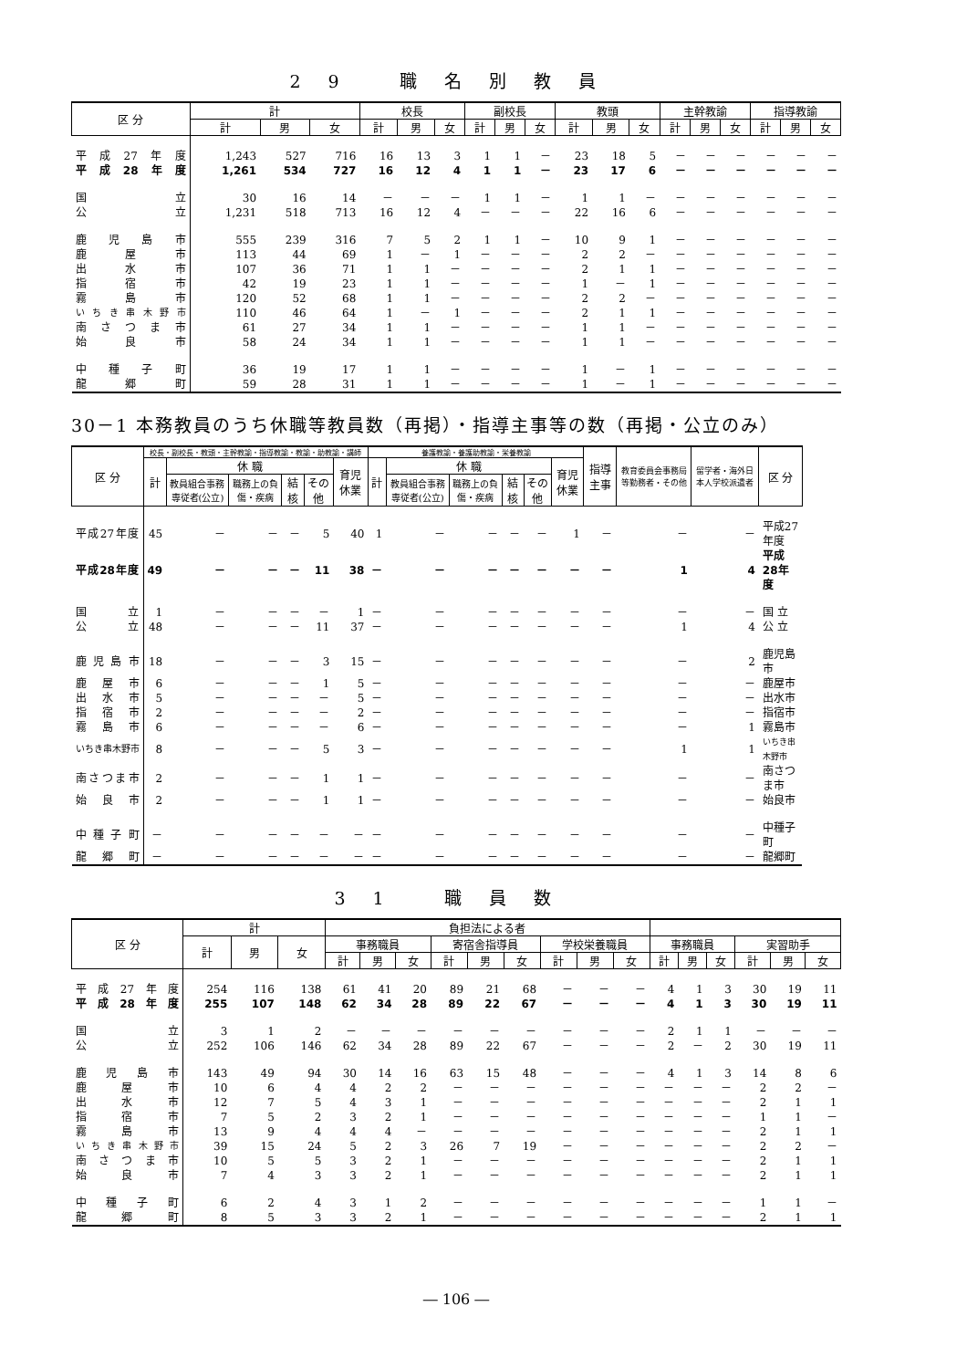29 職名別教員
| 区 分 | 計 | | | 校長 | | | 副校長 | | | 教頭 | | | 主幹教諭 | | | 指導教諭 | | |
| --- | --- | --- | --- | --- | --- | --- | --- | --- | --- | --- | --- | --- | --- | --- | --- | --- | --- | --- |
| | 計 | 男 | 女 | 計 | 男 | 女 | 計 | 男 | 女 | 計 | 男 | 女 | 計 | 男 | 女 | 計 | 男 | 女 |
| 平成27年度 | 1,243 | 527 | 716 | 16 | 13 | 3 | 1 | 1 | － | 23 | 18 | 5 | － | － | － | － | － | － |
| 平成28年度 | 1,261 | 534 | 727 | 16 | 12 | 4 | 1 | 1 | － | 23 | 17 | 6 | － | － | － | － | － | － |
| 国 立 | 30 | 16 | 14 | － | － | － | 1 | 1 | － | 1 | 1 | － | － | － | － | － | － | － |
| 公 立 | 1,231 | 518 | 713 | 16 | 12 | 4 | － | － | － | 22 | 16 | 6 | － | － | － | － | － | － |
| 鹿児島市 | 555 | 239 | 316 | 7 | 5 | 2 | 1 | 1 | － | 10 | 9 | 1 | － | － | － | － | － | － |
| 鹿屋市 | 113 | 44 | 69 | 1 | － | 1 | － | － | － | 2 | 2 | － | － | － | － | － | － | － |
| 出水市 | 107 | 36 | 71 | 1 | 1 | － | － | － | － | 2 | 1 | 1 | － | － | － | － | － | － |
| 指宿市 | 42 | 19 | 23 | 1 | 1 | － | － | － | － | 1 | － | 1 | － | － | － | － | － | － |
| 霧島市 | 120 | 52 | 68 | 1 | 1 | － | － | － | － | 2 | 2 | － | － | － | － | － | － | － |
| いちき串木野市 | 110 | 46 | 64 | 1 | － | 1 | － | － | － | 2 | 1 | 1 | － | － | － | － | － | － |
| 南さつま市 | 61 | 27 | 34 | 1 | 1 | － | － | － | － | 1 | 1 | － | － | － | － | － | － | － |
| 始良市 | 58 | 24 | 34 | 1 | 1 | － | － | － | － | 1 | 1 | － | － | － | － | － | － | － |
| 中種子町 | 36 | 19 | 17 | 1 | 1 | － | － | － | － | 1 | － | 1 | － | － | － | － | － | － |
| 龍郷町 | 59 | 28 | 31 | 1 | 1 | － | － | － | － | 1 | － | 1 | － | － | － | － | － | － |
30－1 本務教員のうち休職等教員数（再掲）・指導主事等の数（再掲・公立のみ）
| 区 分 | 校長・副校長・教頭・主幹教諭・指導教諭・教諭・助教諭・講師 | | | | | | 養護教諭・養護助教諭・栄養教諭 | | | | | | 指導主事 | 教育委員会事務局等勤務者・その他 | 留学者・海外日本人学校派遣者 | 区 分 |
| --- | --- | --- | --- | --- | --- | --- | --- | --- | --- | --- | --- | --- | --- | --- | --- | --- |
| | 計 | 休 職 | | | | 育児休業 | 計 | 休 職 | | | | 育児休業 | | | | |
| | | 教員組合事務専従者(公立) | 職務上の負傷・疾病 | 結核 | その他 | | | 教員組合事務専従者(公立) | 職務上の負傷・疾病 | 結核 | その他 | | | | | |
| 平成27年度 | 45 | － | － | － | 5 | 40 | 1 | － | － | － | － | 1 | － | － | － | 平成27年度 |
| 平成28年度 | 49 | － | － | － | 11 | 38 | － | － | － | － | － | － | － | 1 | 4 | 平成28年度 |
| 国 立 | 1 | － | － | － | － | 1 | － | － | － | － | － | － | － | － | － | 国 立 |
| 公 立 | 48 | － | － | － | 11 | 37 | － | － | － | － | － | － | － | 1 | 4 | 公 立 |
| 鹿児島市 | 18 | － | － | － | 3 | 15 | － | － | － | － | － | － | － | － | 2 | 鹿児島市 |
| 鹿屋市 | 6 | － | － | － | 1 | 5 | － | － | － | － | － | － | － | － | － | 鹿屋市 |
| 出水市 | 5 | － | － | － | － | 5 | － | － | － | － | － | － | － | － | － | 出水市 |
| 指宿市 | 2 | － | － | － | － | 2 | － | － | － | － | － | － | － | － | － | 指宿市 |
| 霧島市 | 6 | － | － | － | － | 6 | － | － | － | － | － | － | － | － | 1 | 霧島市 |
| いちき串木野市 | 8 | － | － | － | 5 | 3 | － | － | － | － | － | － | － | 1 | 1 | いちき串木野市 |
| 南さつま市 | 2 | － | － | － | 1 | 1 | － | － | － | － | － | － | － | － | － | 南さつま市 |
| 始良市 | 2 | － | － | － | 1 | 1 | － | － | － | － | － | － | － | － | － | 始良市 |
| 中種子町 | － | － | － | － | － | － | － | － | － | － | － | － | － | － | － | 中種子町 |
| 龍郷町 | － | － | － | － | － | － | － | － | － | － | － | － | － | － | － | 龍郷町 |
31 職員数
| 区 分 | 計 | | | 負担法による者 | | | | | | | | | | | | | | |
| --- | --- | --- | --- | --- | --- | --- | --- | --- | --- | --- | --- | --- | --- | --- | --- | --- | --- | --- |
| | 計 | 男 | 女 | 事務職員 | | | 寄宿舎指導員 | | | 学校栄養職員 | | | 事務職員 | | | 実習助手 | | |
| | | | | 計 | 男 | 女 | 計 | 男 | 女 | 計 | 男 | 女 | 計 | 男 | 女 | 計 | 男 | 女 |
| 平成27年度 | 254 | 116 | 138 | 61 | 41 | 20 | 89 | 21 | 68 | － | － | － | 4 | 1 | 3 | 30 | 19 | 11 |
| 平成28年度 | 255 | 107 | 148 | 62 | 34 | 28 | 89 | 22 | 67 | － | － | － | 4 | 1 | 3 | 30 | 19 | 11 |
| 国 立 | 3 | 1 | 2 | － | － | － | － | － | － | － | － | － | 2 | 1 | 1 | － | － | － |
| 公 立 | 252 | 106 | 146 | 62 | 34 | 28 | 89 | 22 | 67 | － | － | － | 2 | － | 2 | 30 | 19 | 11 |
| 鹿児島市 | 143 | 49 | 94 | 30 | 14 | 16 | 63 | 15 | 48 | － | － | － | 4 | 1 | 3 | 14 | 8 | 6 |
| 鹿屋市 | 10 | 6 | 4 | 4 | 2 | 2 | － | － | － | － | － | － | － | － | － | 2 | 2 | － |
| 出水市 | 12 | 7 | 5 | 4 | 3 | 1 | － | － | － | － | － | － | － | － | － | 2 | 1 | 1 |
| 指宿市 | 7 | 5 | 2 | 3 | 2 | 1 | － | － | － | － | － | － | － | － | － | 1 | 1 | － |
| 霧島市 | 13 | 9 | 4 | 4 | 4 | － | － | － | － | － | － | － | － | － | － | 2 | 1 | 1 |
| いちき串木野市 | 39 | 15 | 24 | 5 | 2 | 3 | 26 | 7 | 19 | － | － | － | － | － | － | 2 | 2 | － |
| 南さつま市 | 10 | 5 | 5 | 3 | 2 | 1 | － | － | － | － | － | － | － | － | － | 2 | 1 | 1 |
| 始良市 | 7 | 4 | 3 | 3 | 2 | 1 | － | － | － | － | － | － | － | － | － | 2 | 1 | 1 |
| 中種子町 | 6 | 2 | 4 | 3 | 1 | 2 | － | － | － | － | － | － | － | － | － | 1 | 1 | － |
| 龍郷町 | 8 | 5 | 3 | 3 | 2 | 1 | － | － | － | － | － | － | － | － | － | 2 | 1 | 1 |
― 106 ―